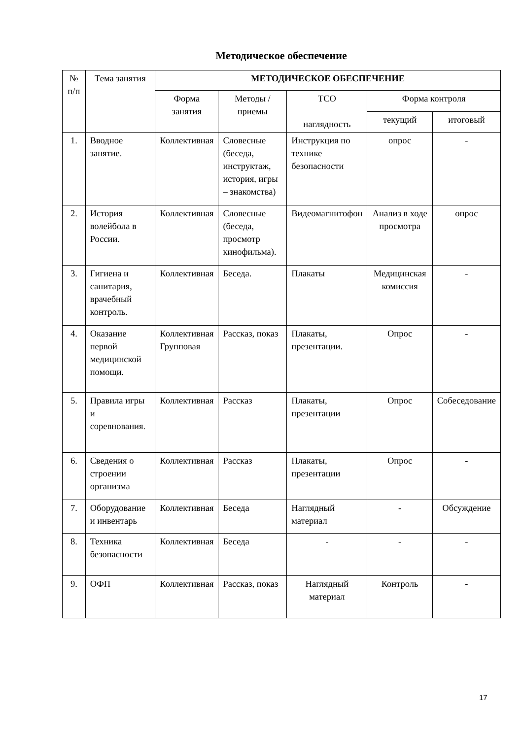Методическое обеспечение
| № п/п | Тема занятия | МЕТОДИЧЕСКОЕ ОБЕСПЕЧЕНИЕ | | | | |
| --- | --- | --- | --- | --- | --- | --- |
| | | Форма занятия | Методы / приемы | ТСО наглядность | Форма контроля | |
| | | | | | текущий | итоговый |
| 1. | Вводное занятие. | Коллективная | Словесные (беседа, инструктаж, история, игры – знакомства) | Инструкция по технике безопасности | опрос | - |
| 2. | История волейбола в России. | Коллективная | Словесные (беседа, просмотр кинофильма). | Видеомагнитофон | Анализ в ходе просмотра | опрос |
| 3. | Гигиена и санитария, врачебный контроль. | Коллективная | Беседа. | Плакаты | Медицинская комиссия | - |
| 4. | Оказание первой медицинской помощи. | Коллективная Групповая | Рассказ, показ | Плакаты, презентации. | Опрос | - |
| 5. | Правила игры и соревнования. | Коллективная | Рассказ | Плакаты, презентации | Опрос | Собеседование |
| 6. | Сведения о строении организма | Коллективная | Рассказ | Плакаты, презентации | Опрос | - |
| 7. | Оборудование и инвентарь | Коллективная | Беседа | Наглядный материал | - | Обсуждение |
| 8. | Техника безопасности | Коллективная | Беседа | - | - | - |
| 9. | ОФП | Коллективная | Рассказ, показ | Наглядный материал | Контроль | - |
17